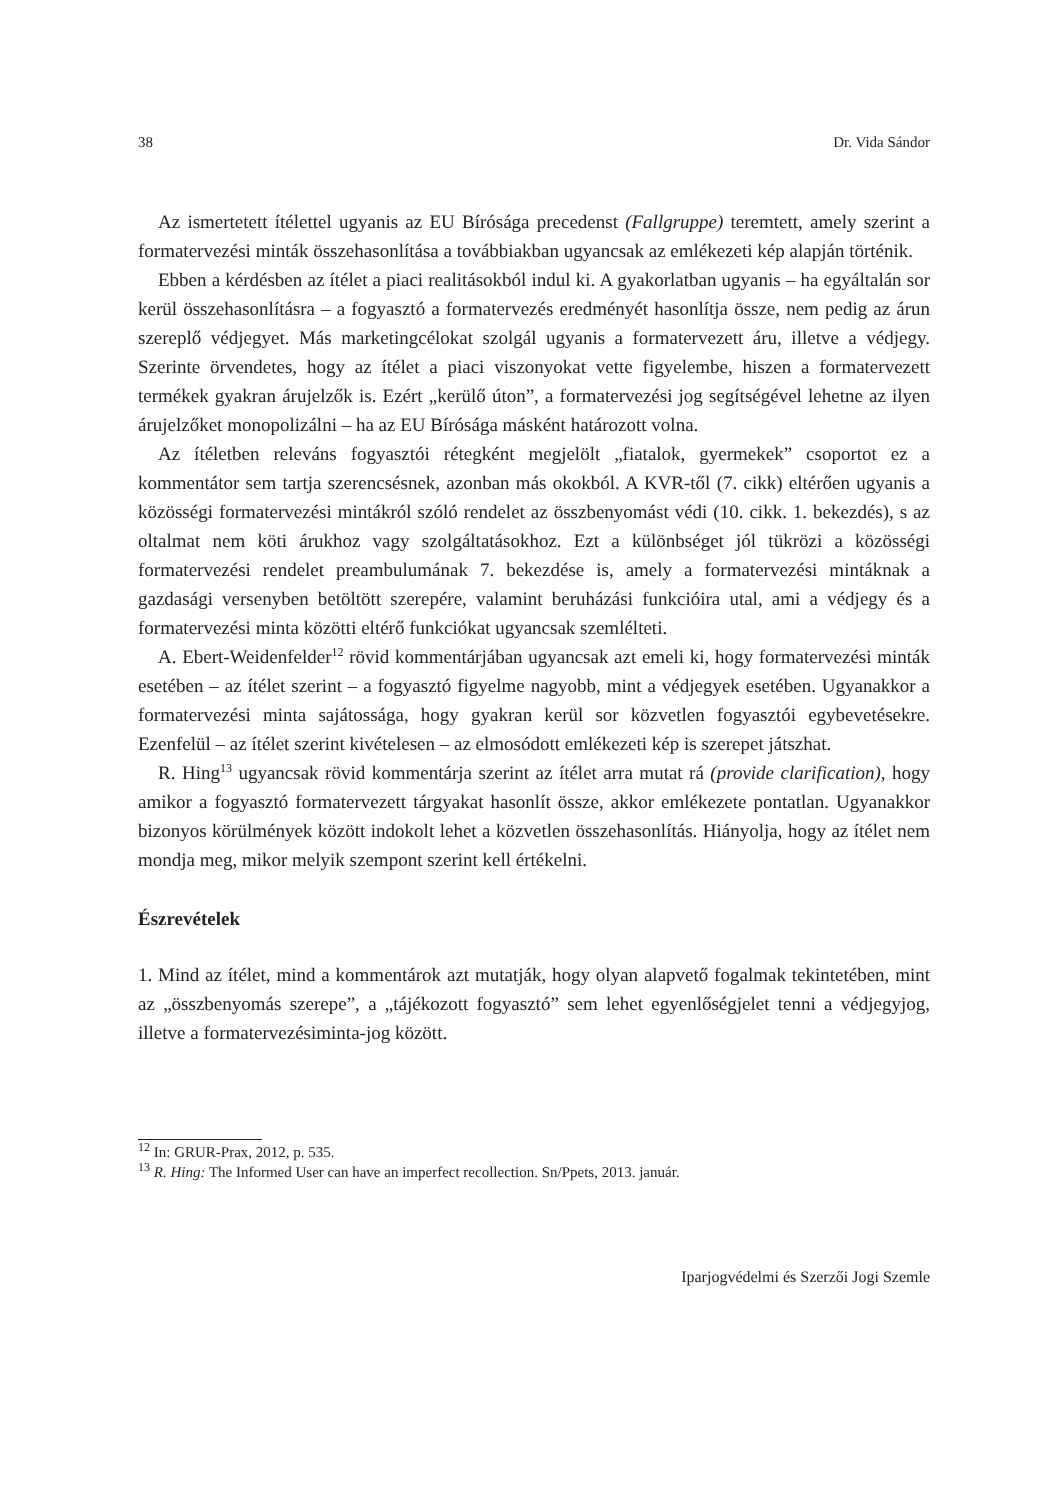38 Dr. Vida Sándor
Az ismertetett ítélettel ugyanis az EU Bírósága precedenst (Fallgruppe) teremtett, amely szerint a formatervezési minták összehasonlítása a továbbiakban ugyancsak az emlékezeti kép alapján történik.
Ebben a kérdésben az ítélet a piaci realitásokból indul ki. A gyakorlatban ugyanis – ha egyáltalán sor kerül összehasonlításra – a fogyasztó a formatervezés eredményét hasonlítja össze, nem pedig az árun szereplő védjegyet. Más marketingcélokat szolgál ugyanis a formatervezett áru, illetve a védjegy. Szerinte örvendetes, hogy az ítélet a piaci viszonyokat vette figyelembe, hiszen a formatervezett termékek gyakran árujelzők is. Ezért „kerülő úton”, a formatervezési jog segítségével lehetne az ilyen árujelzőket monopolizálni – ha az EU Bírósága másként határozott volna.
Az ítéletben releváns fogyasztói rétegként megjelölt „fiatalok, gyermekek” csoportot ez a kommentátor sem tartja szerencsésnek, azonban más okokból. A KVR-től (7. cikk) eltérően ugyanis a közösségi formatervezési mintákról szóló rendelet az összbenyomást védi (10. cikk. 1. bekezdés), s az oltalmat nem köti árukhoz vagy szolgáltatásokhoz. Ezt a különbséget jól tükrözi a közösségi formatervezési rendelet preambulumának 7. bekezdése is, amely a formatervezési mintáknak a gazdasági versenyben betöltött szerepére, valamint beruházási funkcióira utal, ami a védjegy és a formatervezési minta közötti eltérő funkciókat ugyancsak szemlélteti.
A. Ebert-Weidenfelder<sup>12</sup> rövid kommentárjában ugyancsak azt emeli ki, hogy formatervezési minták esetében – az ítélet szerint – a fogyasztó figyelme nagyobb, mint a védjegyek esetében. Ugyanakkor a formatervezési minta sajátossága, hogy gyakran kerül sor közvetlen fogyasztói egybevetésekre. Ezenfelül – az ítélet szerint kivételesen – az elmosódott emlékezeti kép is szerepet játszhat.
R. Hing<sup>13</sup> ugyancsak rövid kommentárja szerint az ítélet arra mutat rá (provide clarification), hogy amikor a fogyasztó formatervezett tárgyakat hasonlít össze, akkor emlékezete pontatlan. Ugyanakkor bizonyos körülmények között indokolt lehet a közvetlen összehasonlítás. Hiányolja, hogy az ítélet nem mondja meg, mikor melyik szempont szerint kell értékelni.
Észrevételek
1. Mind az ítélet, mind a kommentárok azt mutatják, hogy olyan alapvető fogalmak tekintetében, mint az „összbenyomás szerepe”, a „tájékozott fogyasztó” sem lehet egyenlőségjelet tenni a védjegyjog, illetve a formatervezésiminta-jog között.
<sup>12</sup> In: GRUR-Prax, 2012, p. 535.
<sup>13</sup> R. Hing: The Informed User can have an imperfect recollection. Sn/Ppets, 2013. január.
Iparjogvédelmi és Szerzői Jogi Szemle